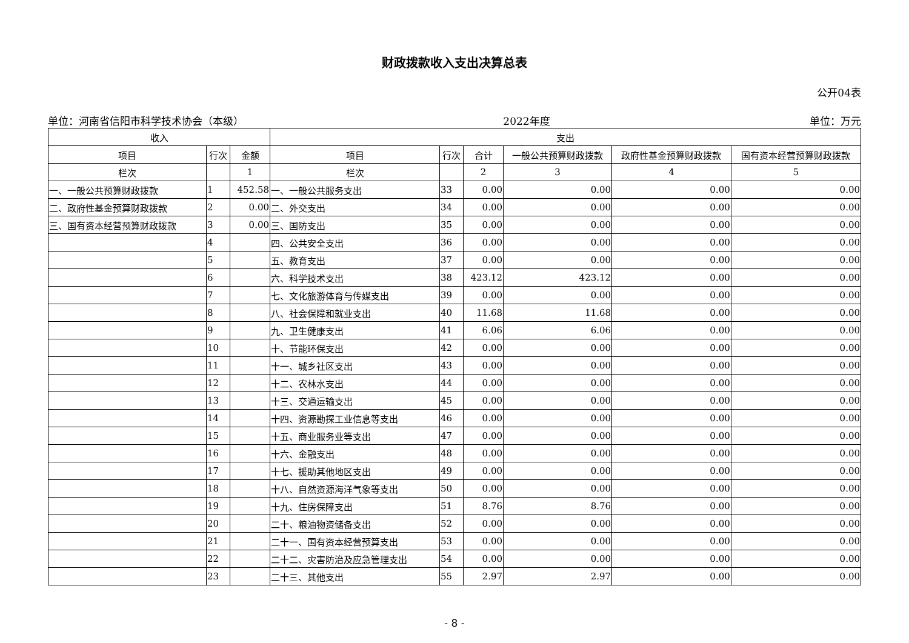财政拨款收入支出决算总表
公开04表
单位：河南省信阳市科学技术协会（本级） 2022年度 单位：万元
| 收入 | | | 支出 | | | | | |
| --- | --- | --- | --- | --- | --- | --- | --- | --- |
| 项目 | 行次 | 金额 | 项目 | 行次 | 合计 | 一般公共预算财政拨款 | 政府性基金预算财政拨款 | 国有资本经营预算财政拨款 |
| 栏次 | | 1 | 栏次 | | 2 | 3 | 4 | 5 |
| 一、一般公共预算财政拨款 | 1 | 452.58 | 一、一般公共服务支出 | 33 | 0.00 | 0.00 | 0.00 | 0.00 |
| 二、政府性基金预算财政拨款 | 2 | 0.00 | 二、外交支出 | 34 | 0.00 | 0.00 | 0.00 | 0.00 |
| 三、国有资本经营预算财政拨款 | 3 | 0.00 | 三、国防支出 | 35 | 0.00 | 0.00 | 0.00 | 0.00 |
| | 4 | | 四、公共安全支出 | 36 | 0.00 | 0.00 | 0.00 | 0.00 |
| | 5 | | 五、教育支出 | 37 | 0.00 | 0.00 | 0.00 | 0.00 |
| | 6 | | 六、科学技术支出 | 38 | 423.12 | 423.12 | 0.00 | 0.00 |
| | 7 | | 七、文化旅游体育与传媒支出 | 39 | 0.00 | 0.00 | 0.00 | 0.00 |
| | 8 | | 八、社会保障和就业支出 | 40 | 11.68 | 11.68 | 0.00 | 0.00 |
| | 9 | | 九、卫生健康支出 | 41 | 6.06 | 6.06 | 0.00 | 0.00 |
| | 10 | | 十、节能环保支出 | 42 | 0.00 | 0.00 | 0.00 | 0.00 |
| | 11 | | 十一、城乡社区支出 | 43 | 0.00 | 0.00 | 0.00 | 0.00 |
| | 12 | | 十二、农林水支出 | 44 | 0.00 | 0.00 | 0.00 | 0.00 |
| | 13 | | 十三、交通运输支出 | 45 | 0.00 | 0.00 | 0.00 | 0.00 |
| | 14 | | 十四、资源勘探工业信息等支出 | 46 | 0.00 | 0.00 | 0.00 | 0.00 |
| | 15 | | 十五、商业服务业等支出 | 47 | 0.00 | 0.00 | 0.00 | 0.00 |
| | 16 | | 十六、金融支出 | 48 | 0.00 | 0.00 | 0.00 | 0.00 |
| | 17 | | 十七、援助其他地区支出 | 49 | 0.00 | 0.00 | 0.00 | 0.00 |
| | 18 | | 十八、自然资源海洋气象等支出 | 50 | 0.00 | 0.00 | 0.00 | 0.00 |
| | 19 | | 十九、住房保障支出 | 51 | 8.76 | 8.76 | 0.00 | 0.00 |
| | 20 | | 二十、粮油物资储备支出 | 52 | 0.00 | 0.00 | 0.00 | 0.00 |
| | 21 | | 二十一、国有资本经营预算支出 | 53 | 0.00 | 0.00 | 0.00 | 0.00 |
| | 22 | | 二十二、灾害防治及应急管理支出 | 54 | 0.00 | 0.00 | 0.00 | 0.00 |
| | 23 | | 二十三、其他支出 | 55 | 2.97 | 2.97 | 0.00 | 0.00 |
- 8 -